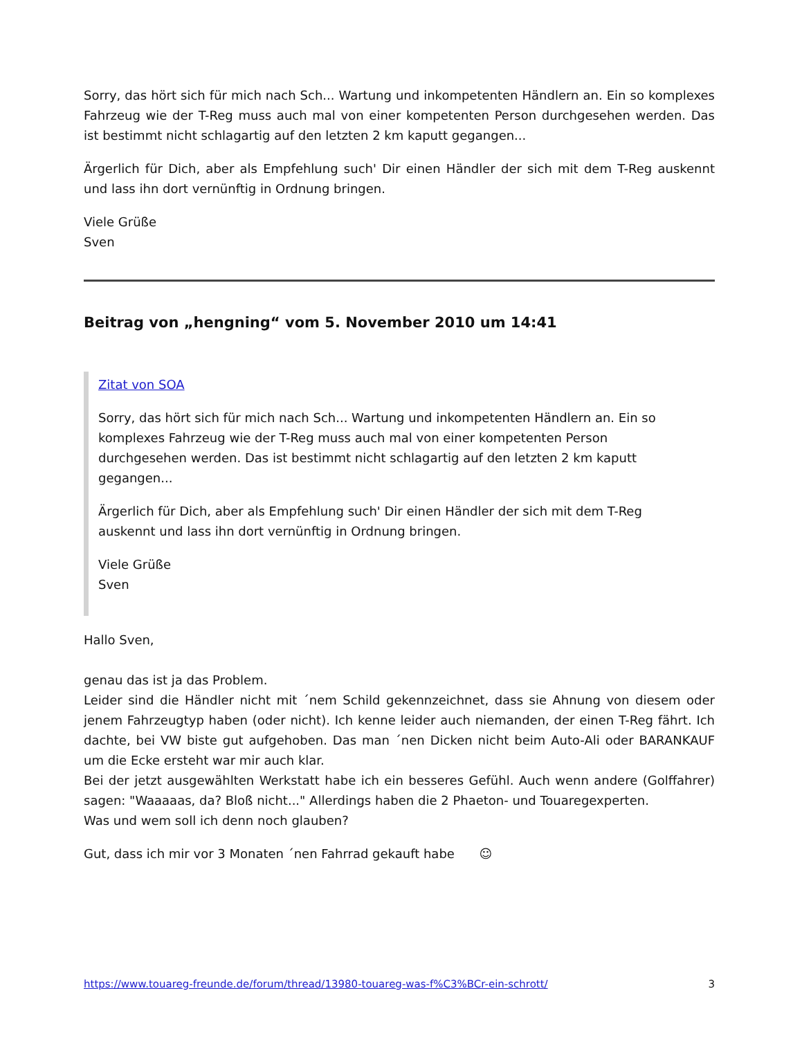Sorry, das hört sich für mich nach Sch... Wartung und inkompetenten Händlern an. Ein so komplexes Fahrzeug wie der T-Reg muss auch mal von einer kompetenten Person durchgesehen werden. Das ist bestimmt nicht schlagartig auf den letzten 2 km kaputt gegangen...
Ärgerlich für Dich, aber als Empfehlung such' Dir einen Händler der sich mit dem T-Reg auskennt und lass ihn dort vernünftig in Ordnung bringen.
Viele Grüße
Sven
Beitrag von „hengning“ vom 5. November 2010 um 14:41
Zitat von SOA
Sorry, das hört sich für mich nach Sch... Wartung und inkompetenten Händlern an. Ein so komplexes Fahrzeug wie der T-Reg muss auch mal von einer kompetenten Person durchgesehen werden. Das ist bestimmt nicht schlagartig auf den letzten 2 km kaputt gegangen...
Ärgerlich für Dich, aber als Empfehlung such' Dir einen Händler der sich mit dem T-Reg auskennt und lass ihn dort vernünftig in Ordnung bringen.
Viele Grüße
Sven
Hallo Sven,
genau das ist ja das Problem.
Leider sind die Händler nicht mit ´nem Schild gekennzeichnet, dass sie Ahnung von diesem oder jenem Fahrzeugtyp haben (oder nicht). Ich kenne leider auch niemanden, der einen T-Reg fährt. Ich dachte, bei VW biste gut aufgehoben. Das man ´nen Dicken nicht beim Auto-Ali oder BARANKAUF um die Ecke ersteht war mir auch klar.
Bei der jetzt ausgewählten Werkstatt habe ich ein besseres Gefühl. Auch wenn andere (Golffahrer) sagen: "Waaaaas, da? Bloß nicht..." Allerdings haben die 2 Phaeton- und Touaregexperten.
Was und wem soll ich denn noch glauben?
Gut, dass ich mir vor 3 Monaten ´nen Fahrrad gekauft habe ☺
https://www.touareg-freunde.de/forum/thread/13980-touareg-was-f%C3%BCr-ein-schrott/ 3